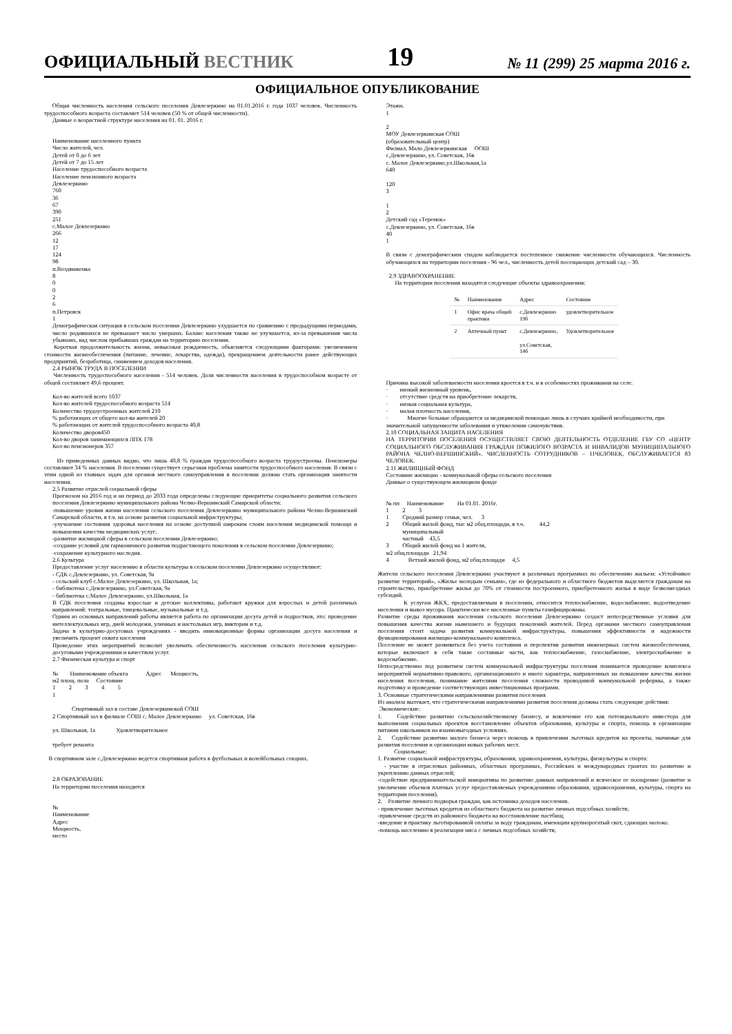ОФИЦИАЛЬНЫЙ ВЕСТНИК 19 № 11 (299) 25 марта 2016 г.
ОФИЦИАЛЬНОЕ ОПУБЛИКОВАНИЕ
Общая численность населения сельского поселения Девлезеркино на 01.01.2016 г. года 1037 человек. Численность трудоспособного возраста составляет 514 человек (50 % от общей численности).
Данные о возрастной структуре населения на 01. 01. 2016 г.
Наименование населенного пункта
Число жителей, чел.
Детей от 0 до 6 лет
Детей от 7 до 15 лет
Население трудоспособного возраста
Население пенсионного возраста
Девлезеркино
760
36
67
390
251
с.Малое Девлезеркино
266
12
17
124
98
п.Воздвиженка
8
0
0
2
6
п.Петровск
1
Демографическая ситуация в сельском поселении Девлезеркино ухудшается по сравнению с предыдущими периодами, число родившихся не превышает число умерших. Баланс населения также не улучшается, из-за превышения числа убывших, над числом прибывших граждан на территорию поселения.
Короткая продолжительность жизни, невысокая рождаемость, объясняется следующими факторами: увеличением стоимости жизнеобеспечения (питание, лечение, лекарства, одежда), прекращением деятельности ранее действующих предприятий, безработица, снижением доходов населения.
2.4 РЫНОК ТРУДА В ПОСЕЛЕНИИ
Численность трудоспособного населения - 514 человек. Доля численности населения в трудоспособном возрасте от общей составляет 49,6 процент.
Кол-во жителей всего 1037
Кол-во жителей трудоспособного возраста 514
Количество трудоустроенных жителей 210
% работающих от общего кол-ва жителей 20
% работающих от жителей трудоспособного возраста 40,8
Количество дворов450
Кол-во дворов занимающихся ЛПХ 178
Кол-во пенсионеров 357
Из приведенных данных видно, что лишь 40,8 % граждан трудоспособного возраста трудоустроены. Пенсионеры составляют 34 % населения. В поселении существует серьезная проблема занятости трудоспособного населения. В связи с этим одной из главных задач для органов местного самоуправления в поселении должна стать организация занятости населения.
2.5 Развитие отраслей социальной сферы
Прогнозом на 2016 год и на период до 2033 года определены следующие приоритеты социального развития сельского поселения Девлезеркино муниципального района Челно-Вершинский Самарской области:
-повышение уровня жизни населения сельского поселения Девлезеркино муниципального района Челно-Вершинский Самарской области, в т.ч. на основе развития социальной инфраструктуры;
-улучшение состояния здоровья населения на основе доступной широким слоям населения медицинской помощи и повышения качества медицинских услуг;
-развитие жилищной сферы в сельском поселении Девлезеркино;
-создание условий для гармоничного развития подрастающего поколения в сельском поселении Девлезеркино;
-сохранение культурного наследия.
2.6 Культура
Предоставление услуг населению в области культуры в сельском поселении Девлезеркино осуществляют:
- СДК с.Девлезеркино, ул. Советская, 9а
- сельский клуб с.Малое Девлезеркино, ул. Школьная, 1а;
- библиотека с.Девлезеркино, ул.Советская, 9а
- библиотека с.Малое Девлезеркино, ул.Школьная, 1а
В СДК поселения созданы взрослые и детские коллективы, работают кружки для взрослых и детей различных направлений: театральные, танцевальные, музыкальные и т.д.
Одним из основных направлений работы является работа по организации досуга детей и подростков, это: проведение интеллектуальных игр, дней молодежи, уличных и настольных игр, викторин и т.д.
Задача в культурно-досуговых учреждениях - вводить инновационные формы организации досуга населения и увеличить процент охвата населения
Проведение этих мероприятий позволит увеличить обеспеченность населения сельского поселения культурно-досуговыми учреждениями и качеством услуг.
2.7 Физическая культура и спорт
№ Наименование объекта Адрес Мощность,
м2 площ. пола Состояние
1 2 3 4 5
1
Спортивный зал в составе Девлезеркинской СОШ
2 Спортивный зал в филиале СОШ с. Малое Девлезеркино ул. Советская, 16в
ул. Школьная, 1а Удовлетворительное
требует ремонта
В спортивном зале с.Девлезеркино ведется спортивная работа в футбольных и волейбольных секциях.
2.8 ОБРАЗОВАНИЕ
На территории поселения находится
№
Наименование
Адрес
Мощность,
место
Этажн.
1
2
МОУ Девлезеркинская СОШ
(образовательный центр)
Филиал, Мало Девлезеркинская ООШ
с.Девлезеркино, ул. Советская, 16в
с. Малое Девлезеркино,ул.Школьная,1а
640
120
3
1
2
Детский сад «Теремок»
с.Девлезеркино, ул. Советская, 16в
40
1
В связи с демографическим спадом наблюдается постепенное снижение численности обучающихся. Численность обучающихся на территории поселения - 96 чел., численность детей посещающих детский сад – 30.
2.9 ЗДРАВООХРАНЕНИЕ
На территории поселения находятся следующие объекты здравоохранения:
| № | Наименование | Адрес | Состояние |
| --- | --- | --- | --- |
| 1 | Офис врача общей практики | с.Девлезеркино 19б | удовлетворительное |
| 2 | Аптечный пункт | с.Девлезеркино, ул.Советская, 14б | Удовлетворительное |
Причина высокой заболеваемости населения кроется в т.ч. и в особенностях проживания на селе:
· низкий жизненный уровень,
· отсутствие средств на приобретение лекарств,
· низкая социальная культура,
· малая плотность населения,
· Многие больные обращаются за медицинской помощью лишь в случаях крайней необходимости, при значительной запущенности заболевания и утяжелении самочувствия.
2.10 СОЦИАЛЬНАЯ ЗАЩИТА НАСЕЛЕНИЯ
НА ТЕРРИТОРИИ ПОСЕЛЕНИЯ ОСУЩЕСТВЛЯЕТ СВОЮ ДЕЯТЕЛЬНОСТЬ ОТДЕЛЕНИЕ ГБУ СО «ЦЕНТР СОЦИАЛЬНОГО ОБСЛУЖИВАНИЯ ГРАЖДАН ПОЖИЛОГО ВОЗРАСТА И ИНВАЛИДОВ МУНИЦИПАЛЬНОГО РАЙОНА ЧЕЛНО-ВЕРШИНСКИЙ». ЧИСЛЕННОСТЬ СОТРУДНИКОВ – 11ЧЕЛОВЕК, ОБСЛУЖИВАЕТСЯ 83 ЧЕЛОВЕК.
2.11 ЖИЛИЩНЫЙ ФОНД
Состояние жилищно - коммунальной сферы сельского поселения
Данные о существующем жилищном фонде
№ пп Наименование На 01.01. 2016г.
1 2 3
1 Средний размер семьи, чел. 3
2 Общий жилой фонд, тыс м2 общ.площади, в т.ч. 44,2
муниципальный
частный 43,5
3 Общий жилой фонд на 1 жителя,
м2 общ.площади 21,94
4 Ветхий жилой фонд, м2 общ.площади 4,5
Жители сельского поселения Девлезеркино участвуют в различных программах по обеспечению жильем: «Устойчивое развитие территорий», «Жилье молодым семьям», где из федерального и областного бюджетов выделяется гражданам на строительство, приобретение жилья до 70% от стоимости построенного, приобретенного жилья в виде безвозмездных субсидий.
К услугам ЖКХ, предоставляемым в поселении, относится теплоснабжение, водоснабжение, водоотведение населения и вывоз мусора. Практически все населенные пункты газифицированы.
Развитие среды проживания населения сельского поселения Девлезеркино создаст непосредственные условия для повышения качества жизни нынешнего и будущих поколений жителей. Перед органами местного самоуправления поселения стоит задача развития коммунальной инфраструктуры, повышения эффективности и надежности функционирования жилищно-коммунального комплекса.
Поселение не может развиваться без учета состояния и перспектив развития инженерных систем жизнеобеспечения, которые включают в себя такие составные части, как теплоснабжение, газоснабжение, электроснабжение и водоснабжение.
Непосредственно под развитием систем коммунальной инфраструктуры поселения понимается проведение комплекса мероприятий нормативно-правового, организационного и иного характера, направленных на повышение качества жизни населения поселения, понимание жителями поселения сложности проводимой коммунальной реформы, а также подготовку и проведение соответствующих инвестиционных программ.
3. Основные стратегическими направлениями развития поселения
Из анализа вытекает, что стратегическими направлениями развития поселения должны стать следующие действия:
Экономические:
1. Содействие развитию сельскохозяйственному бизнесу, и вовлечение его как потенциального инвестора для выполнения социальных проектов восстановление объектов образования, культуры и спорта, помощь в организации питания школьников на взаимовыгодных условиях.
2. Содействие развитию малого бизнеса через помощь в привлечении льготных кредитов на проекты, значимые для развития поселения и организации новых рабочих мест.
Социальные:
1. Развитие социальной инфраструктуры, образования, здравоохранения, культуры, физкультуры и спорта:
- участие в отраслевых районных, областных программах, Российских и международных грантах по развитию и укреплению данных отраслей;
-содействие предпринимательской инициативы по развитию данных направлений и всяческое ее поощрение (развитие и увеличение объемов платных услуг предоставляемых учреждениями образования, здравоохранения, культуры, спорта на территории поселения).
2. Развитие личного подворья граждан, как источника доходов населения.
- привлечение льготных кредитов из областного бюджета на развитие личных подсобных хозяйств;
-привлечение средств из районного бюджета на восстановление пастбищ;
-введение в практику льготированной оплаты за воду гражданам, имеющим крупнорогатый скот, сдающих молоко.
-помощь населению в реализации мяса с личных подсобных хозяйств;